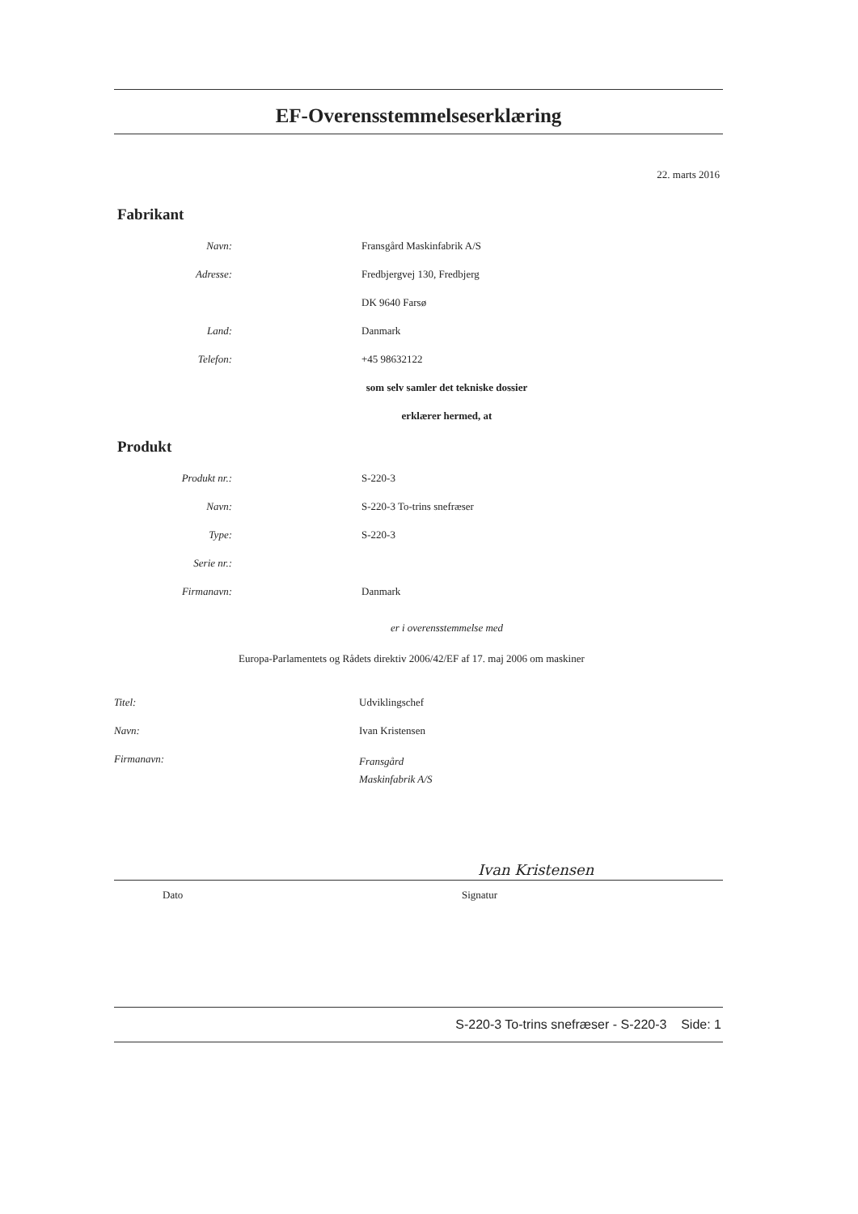EF-Overensstemmelseserklæring
22. marts 2016
Fabrikant
Navn: Fransgård Maskinfabrik A/S
Adresse: Fredbjergvej 130, Fredbjerg
DK 9640 Farsø
Land: Danmark
Telefon: +45 98632122
som selv samler det tekniske dossier
erklærer hermed, at
Produkt
Produkt nr.: S-220-3
Navn: S-220-3 To-trins snefræser
Type: S-220-3
Serie nr.:
Firmanavn: Danmark
er i overensstemmelse med
Europa-Parlamentets og Rådets direktiv 2006/42/EF af 17. maj 2006 om maskiner
Titel: Udviklingschef
Navn: Ivan Kristensen
Firmanavn:
Fransgård
Maskinfabrik A/S
Ivan Kristensen
Dato Signatur
S-220-3 To-trins snefræser - S-220-3 Side: 1